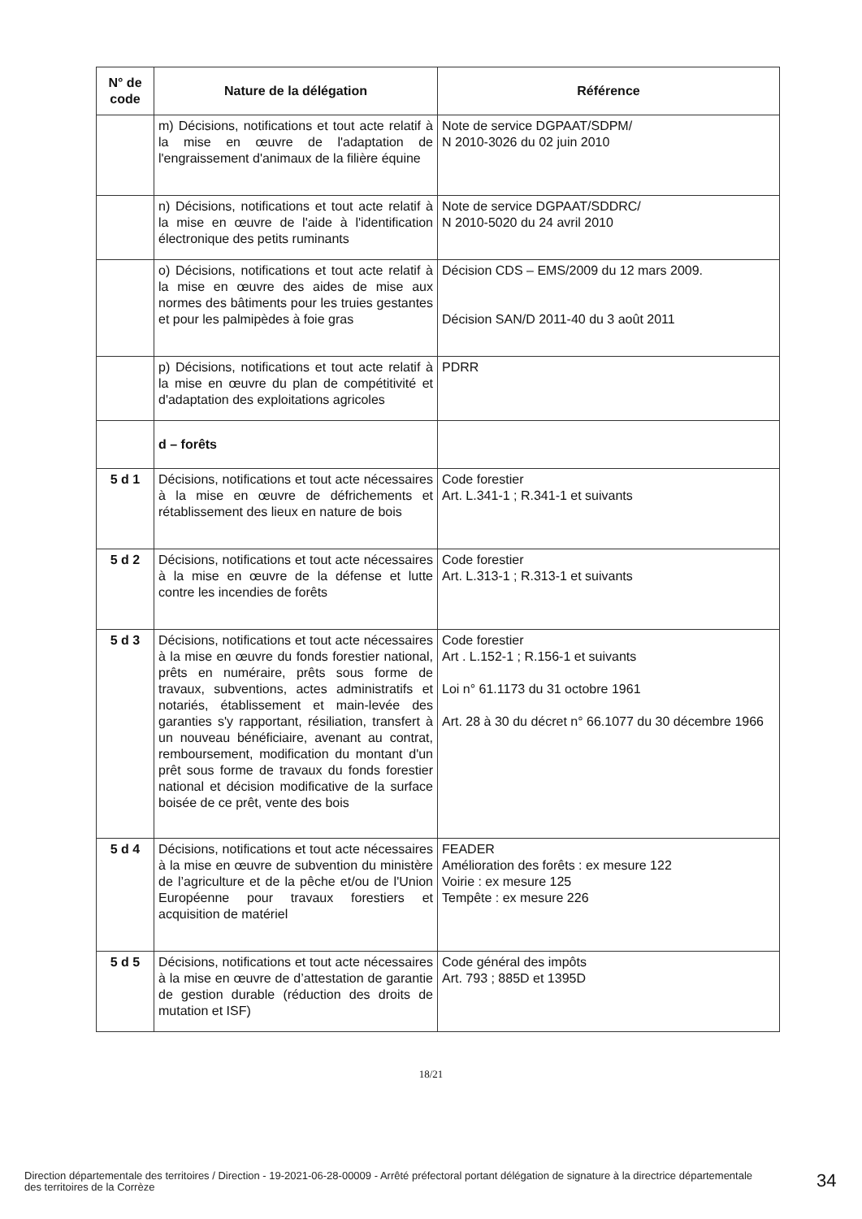| N° de code | Nature de la délégation | Référence |
| --- | --- | --- |
| | m) Décisions, notifications et tout acte relatif à la mise en œuvre de l'adaptation de l'engraissement d'animaux de la filière équine | Note de service DGPAAT/SDPM/ N 2010-3026 du 02 juin 2010 |
| | n) Décisions, notifications et tout acte relatif à la mise en œuvre de l'aide à l'identification électronique des petits ruminants | Note de service DGPAAT/SDDRC/ N 2010-5020 du 24 avril 2010 |
| | o) Décisions, notifications et tout acte relatif à la mise en œuvre des aides de mise aux normes des bâtiments pour les truies gestantes et pour les palmipèdes à foie gras | Décision CDS – EMS/2009 du 12 mars 2009. Décision SAN/D 2011-40 du 3 août 2011 |
| | p) Décisions, notifications et tout acte relatif à la mise en œuvre du plan de compétitivité et d'adaptation des exploitations agricoles | PDRR |
| | d – forêts | |
| 5 d 1 | Décisions, notifications et tout acte nécessaires à la mise en œuvre de défrichements et rétablissement des lieux en nature de bois | Code forestier Art. L.341-1 ; R.341-1 et suivants |
| 5 d 2 | Décisions, notifications et tout acte nécessaires à la mise en œuvre de la défense et lutte contre les incendies de forêts | Code forestier Art. L.313-1 ; R.313-1 et suivants |
| 5 d 3 | Décisions, notifications et tout acte nécessaires à la mise en œuvre du fonds forestier national, prêts en numéraire, prêts sous forme de travaux, subventions, actes administratifs et notariés, établissement et main-levée des garanties s'y rapportant, résiliation, transfert à un nouveau bénéficiaire, avenant au contrat, remboursement, modification du montant d'un prêt sous forme de travaux du fonds forestier national et décision modificative de la surface boisée de ce prêt, vente des bois | Code forestier Art . L.152-1 ; R.156-1 et suivants Loi n° 61.1173 du 31 octobre 1961 Art. 28 à 30 du décret n° 66.1077 du 30 décembre 1966 |
| 5 d 4 | Décisions, notifications et tout acte nécessaires à la mise en œuvre de subvention du ministère de l’agriculture et de la pêche et/ou de l'Union Européenne pour travaux forestiers et acquisition de matériel | FEADER Amélioration des forêts : ex mesure 122 Voirie : ex mesure 125 Tempête : ex mesure 226 |
| 5 d 5 | Décisions, notifications et tout acte nécessaires à la mise en œuvre de d’attestation de garantie de gestion durable (réduction des droits de mutation et ISF) | Code général des impôts Art. 793 ; 885D et 1395D |
18/21
Direction départementale des territoires / Direction - 19-2021-06-28-00009 - Arrêté préfectoral portant délégation de signature à la directrice départementale des territoires de la Corrèze
34